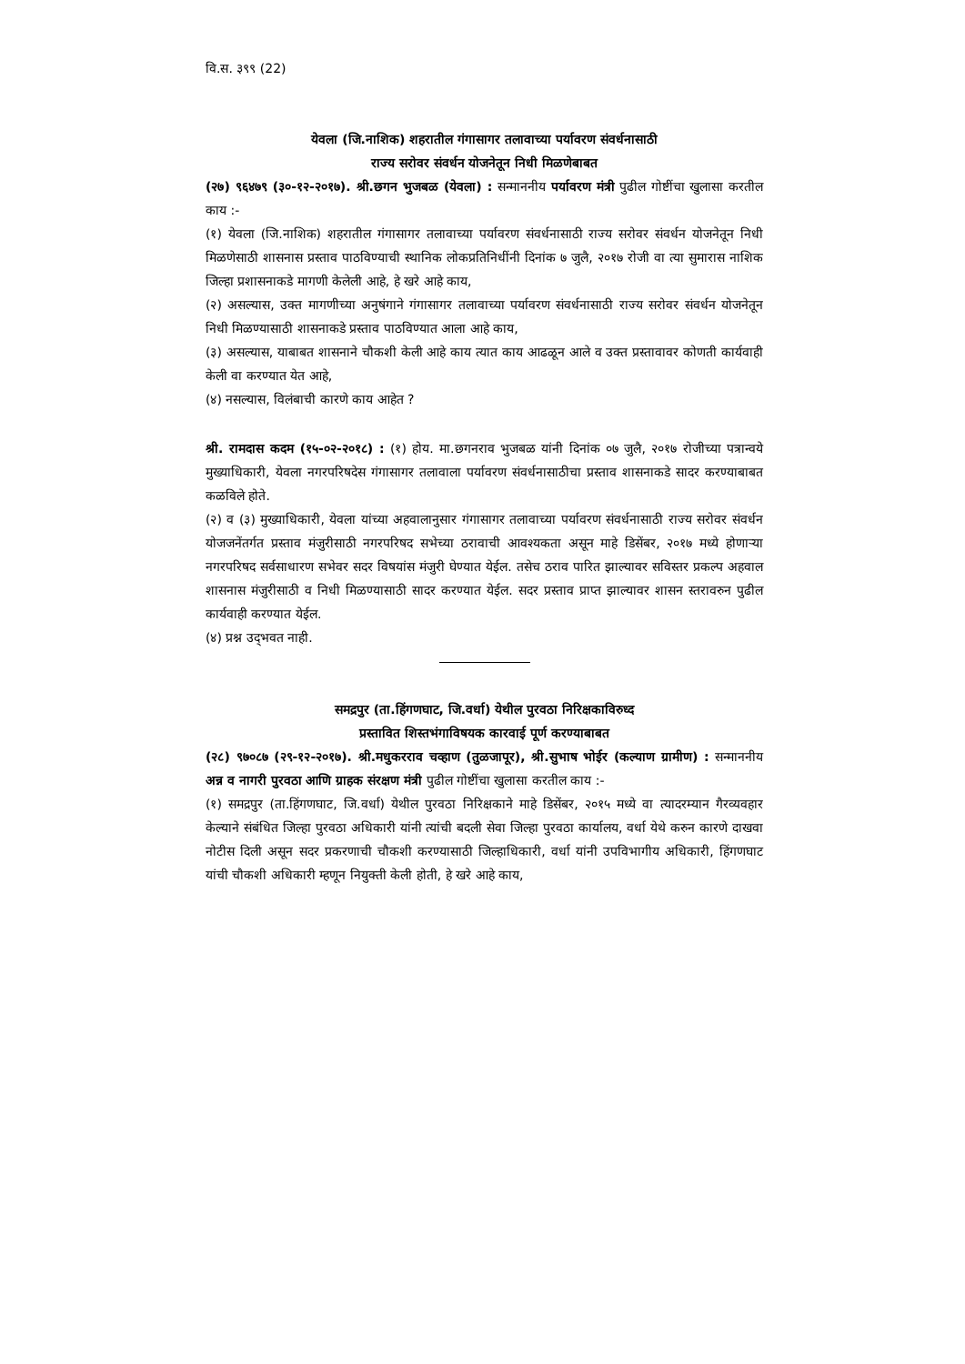वि.स. ३९९ (22)
येवला (जि.नाशिक) शहरातील गंगासागर तलावाच्या पर्यावरण संवर्धनासाठी
राज्य सरोवर संवर्धन योजनेतून निधी मिळणेबाबत
(२७) ९६४७९ (३०-१२-२०१७). श्री.छगन भुजबळ (येवला) : सन्माननीय पर्यावरण मंत्री पुढील गोष्टींचा खुलासा करतील काय :-
(१) येवला (जि.नाशिक) शहरातील गंगासागर तलावाच्या पर्यावरण संवर्धनासाठी राज्य सरोवर संवर्धन योजनेतून निधी मिळणेसाठी शासनास प्रस्ताव पाठविण्याची स्थानिक लोकप्रतिनिधींनी दिनांक ७ जुलै, २०१७ रोजी वा त्या सुमारास नाशिक जिल्हा प्रशासनाकडे मागणी केलेली आहे, हे खरे आहे काय,
(२) असल्यास, उक्त मागणीच्या अनुषंगाने गंगासागर तलावाच्या पर्यावरण संवर्धनासाठी राज्य सरोवर संवर्धन योजनेतून निधी मिळण्यासाठी शासनाकडे प्रस्ताव पाठविण्यात आला आहे काय,
(३) असल्यास, याबाबत शासनाने चौकशी केली आहे काय त्यात काय आढळून आले व उक्त प्रस्तावावर कोणती कार्यवाही केली वा करण्यात येत आहे,
(४) नसल्यास, विलंबाची कारणे काय आहेत ?
श्री. रामदास कदम (१५-०२-२०१८) : (१) होय. मा.छगनराव भुजबळ यांनी दिनांक ०७ जुलै, २०१७ रोजीच्या पत्रान्वये मुख्याधिकारी, येवला नगरपरिषदेस गंगासागर तलावाला पर्यावरण संवर्धनासाठीचा प्रस्ताव शासनाकडे सादर करण्याबाबत कळविले होते.
(२) व (३) मुख्याधिकारी, येवला यांच्या अहवालानुसार गंगासागर तलावाच्या पर्यावरण संवर्धनासाठी राज्य सरोवर संवर्धन योजजनेंतर्गत प्रस्ताव मंजुरीसाठी नगरपरिषद सभेच्या ठरावाची आवश्यकता असून माहे डिसेंबर, २०१७ मध्ये होणाऱ्या नगरपरिषद सर्वसाधारण सभेवर सदर विषयांस मंजुरी घेण्यात येईल. तसेच ठराव पारित झाल्यावर सविस्तर प्रकल्प अहवाल शासनास मंजुरीसाठी व निधी मिळण्यासाठी सादर करण्यात येईल. सदर प्रस्ताव प्राप्त झाल्यावर शासन स्तरावरुन पुढील कार्यवाही करण्यात येईल.
(४) प्रश्न उद्‌भवत नाही.
समद्रपुर (ता.हिंगणघाट, जि.वर्धा) येथील पुरवठा निरिक्षकाविरुध्द
प्रस्तावित शिस्तभंगाविषयक कारवाई पूर्ण करण्याबाबत
(२८) ९७०८७ (२९-१२-२०१७). श्री.मधुकरराव चव्हाण (तुळजापूर), श्री.सुभाष भोईर (कल्याण ग्रामीण) : सन्माननीय अन्न व नागरी पुरवठा आणि ग्राहक संरक्षण मंत्री पुढील गोष्टींचा खुलासा करतील काय :-
(१) समद्रपुर (ता.हिंगणघाट, जि.वर्धा) येथील पुरवठा निरिक्षकाने माहे डिसेंबर, २०१५ मध्ये वा त्यादरम्यान गैरव्यवहार केल्याने संबंधित जिल्हा पुरवठा अधिकारी यांनी त्यांची बदली सेवा जिल्हा पुरवठा कार्यालय, वर्धा येथे करुन कारणे दाखवा नोटीस दिली असून सदर प्रकरणाची चौकशी करण्यासाठी जिल्हाधिकारी, वर्धा यांनी उपविभागीय अधिकारी, हिंगणघाट यांची चौकशी अधिकारी म्हणून नियुक्ती केली होती, हे खरे आहे काय,